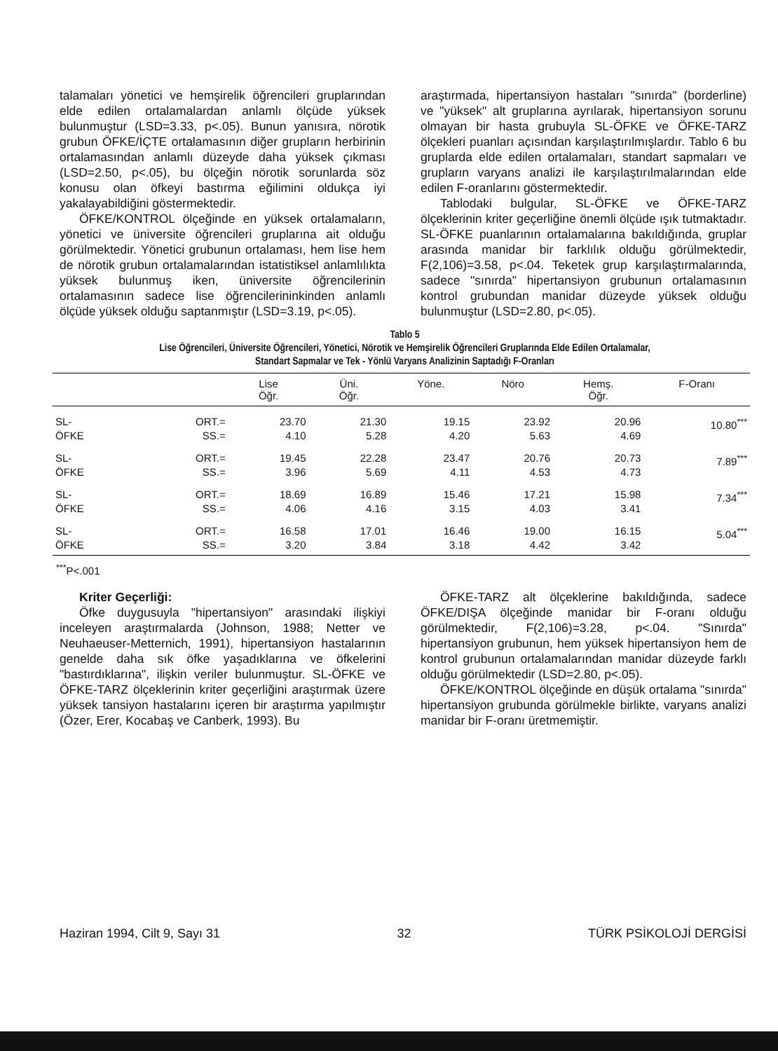talamaları yönetici ve hemşirelik öğrencileri gruplarından elde edilen ortalamalardan anlamlı ölçüde yüksek bulunmuştur (LSD=3.33, p<.05). Bunun yanısıra, nörotik grubun ÖFKE/İÇTE ortalamasının diğer grupların herbirinin ortalamasından anlamlı düzeyde daha yüksek çıkması (LSD=2.50, p<.05), bu ölçeğin nörotik sorunlarda söz konusu olan öfkeyi bastırma eğilimini oldukça iyi yakalayabildiğini göstermektedir.
ÖFKE/KONTROL ölçeğinde en yüksek ortalamaların, yönetici ve üniversite öğrencileri gruplarına ait olduğu görülmektedir. Yönetici grubunun ortalaması, hem lise hem de nörotik grubun ortalamalarından istatistiksel anlamlılıkta yüksek bulunmuş iken, üniversite öğrencilerinin ortalamasının sadece lise öğrencilerininkinden anlamlı ölçüde yüksek olduğu saptanmıştır (LSD=3.19, p<.05).
araştırmada, hipertansiyon hastaları "sınırda" (borderline) ve "yüksek" alt gruplarına ayrılarak, hipertansiyon sorunu olmayan bir hasta grubuyla SL-ÖFKE ve ÖFKE-TARZ ölçekleri puanları açısından karşılaştırılmışlardır. Tablo 6 bu gruplarda elde edilen ortalamaları, standart sapmaları ve grupların varyans analizi ile karşılaştırılmalarından elde edilen F-oranlarını göstermektedir.
Tablodaki bulgular, SL-ÖFKE ve ÖFKE-TARZ ölçeklerinin kriter geçerliğine önemli ölçüde ışık tutmaktadır. SL-ÖFKE puanlarının ortalamalarına bakıldığında, gruplar arasında manidar bir farklılık olduğu görülmektedir, F(2,106)=3.58, p<.04. Teketek grup karşılaştırmalarında, sadece "sınırda" hipertansiyon grubunun ortalamasının kontrol grubundan manidar düzeyde yüksek olduğu bulunmuştur (LSD=2.80, p<.05).
Tablo 5
Lise Öğrencileri, Üniversite Öğrencileri, Yönetici, Nörotik ve Hemşirelik Öğrencileri Gruplarında Elde Edilen Ortalamalar,
Standart Sapmalar ve Tek - Yönlü Varyans Analizinin Saptadığı F-Oranları
| | | Lise Öğr. | Üni. Öğr. | Yöne. | Nöro | Hemş. Öğr. | F-Oranı |
| --- | --- | --- | --- | --- | --- | --- | --- |
| SL- ÖFKE | ORT.= SS.= | 23.70 4.10 | 21.30 5.28 | 19.15 4.20 | 23.92 5.63 | 20.96 4.69 | 10.80<sup>***</sup> |
| SL- ÖFKE | ORT.= SS.= | 19.45 3.96 | 22.28 5.69 | 23.47 4.11 | 20.76 4.53 | 20.73 4.73 | 7.89<sup>***</sup> |
| SL- ÖFKE | ORT.= SS.= | 18.69 4.06 | 16.89 4.16 | 15.46 3.15 | 17.21 4.03 | 15.98 3.41 | 7.34<sup>***</sup> |
| SL- ÖFKE | ORT.= SS.= | 16.58 3.20 | 17.01 3.84 | 16.46 3.18 | 19.00 4.42 | 16.15 3.42 | 5.04<sup>***</sup> |
<sup>***</sup> P<.001
Kriter Geçerliği:
Öfke duygusuyla "hipertansiyon" arasındaki ilişkiyi inceleyen araştırmalarda (Johnson, 1988; Netter ve Neuhaeuser-Metternich, 1991), hipertansiyon hastalarının genelde daha sık öfke yaşadıklarına ve öfkelerini "bastırdıklarına", ilişkin veriler bulunmuştur. SL-ÖFKE ve ÖFKE-TARZ ölçeklerinin kriter geçerliğini araştırmak üzere yüksek tansiyon hastalarını içeren bir araştırma yapılmıştır (Özer, Erer, Kocabaş ve Canberk, 1993). Bu
ÖFKE-TARZ alt ölçeklerine bakıldığında, sadece ÖFKE/DIŞA ölçeğinde manidar bir F-oranı olduğu görülmektedir, F(2,106)=3.28, p<.04. "Sınırda" hipertansiyon grubunun, hem yüksek hipertansiyon hem de kontrol grubunun ortalamalarından manidar düzeyde farklı olduğu görülmektedir (LSD=2.80, p<.05).
ÖFKE/KONTROL ölçeğinde en düşük ortalama "sınırda" hipertansiyon grubunda görülmekle birlikte, varyans analizi manidar bir F-oranı üretmemiştir.
Haziran 1994, Cilt 9, Sayı 31 32 TÜRK PSİKOLOJİ DERGİSİ